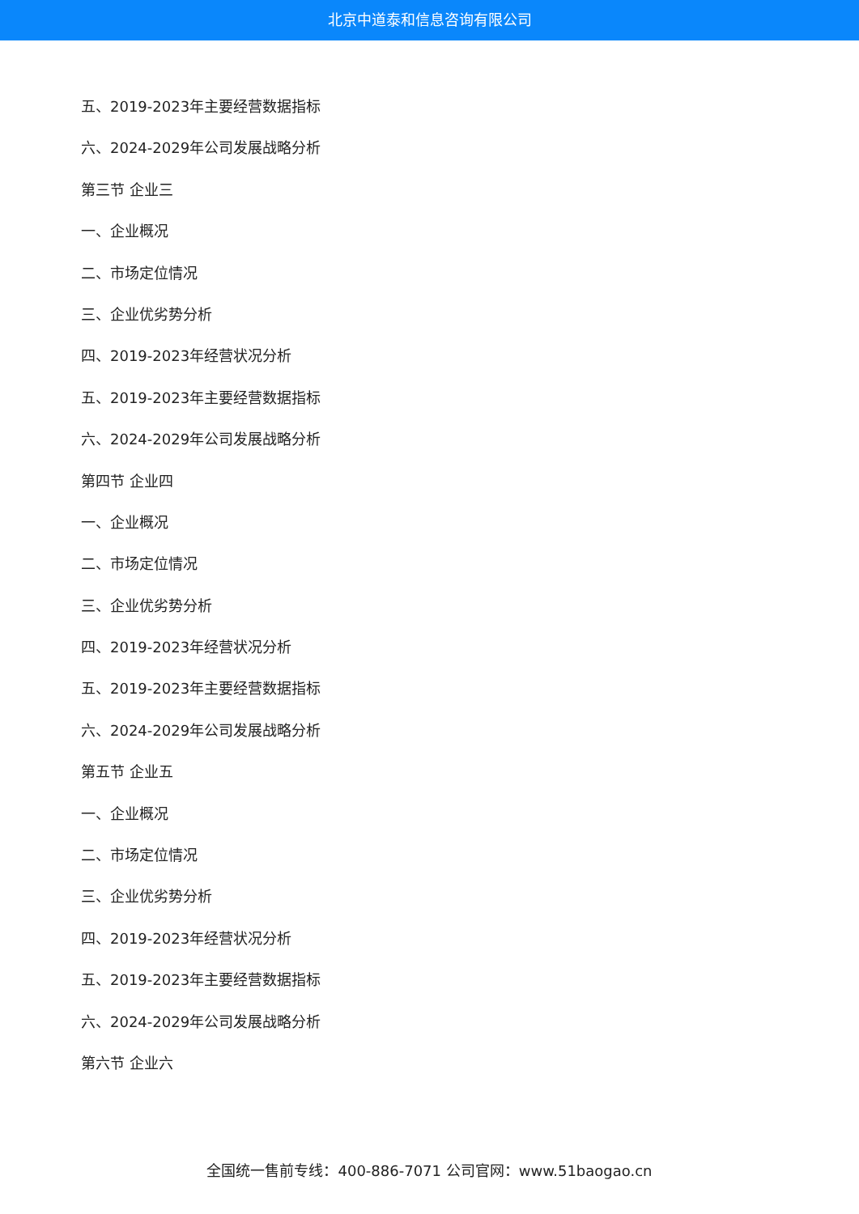北京中道泰和信息咨询有限公司
五、2019-2023年主要经营数据指标
六、2024-2029年公司发展战略分析
第三节 企业三
一、企业概况
二、市场定位情况
三、企业优劣势分析
四、2019-2023年经营状况分析
五、2019-2023年主要经营数据指标
六、2024-2029年公司发展战略分析
第四节 企业四
一、企业概况
二、市场定位情况
三、企业优劣势分析
四、2019-2023年经营状况分析
五、2019-2023年主要经营数据指标
六、2024-2029年公司发展战略分析
第五节 企业五
一、企业概况
二、市场定位情况
三、企业优劣势分析
四、2019-2023年经营状况分析
五、2019-2023年主要经营数据指标
六、2024-2029年公司发展战略分析
第六节 企业六
全国统一售前专线：400-886-7071 公司官网：www.51baogao.cn